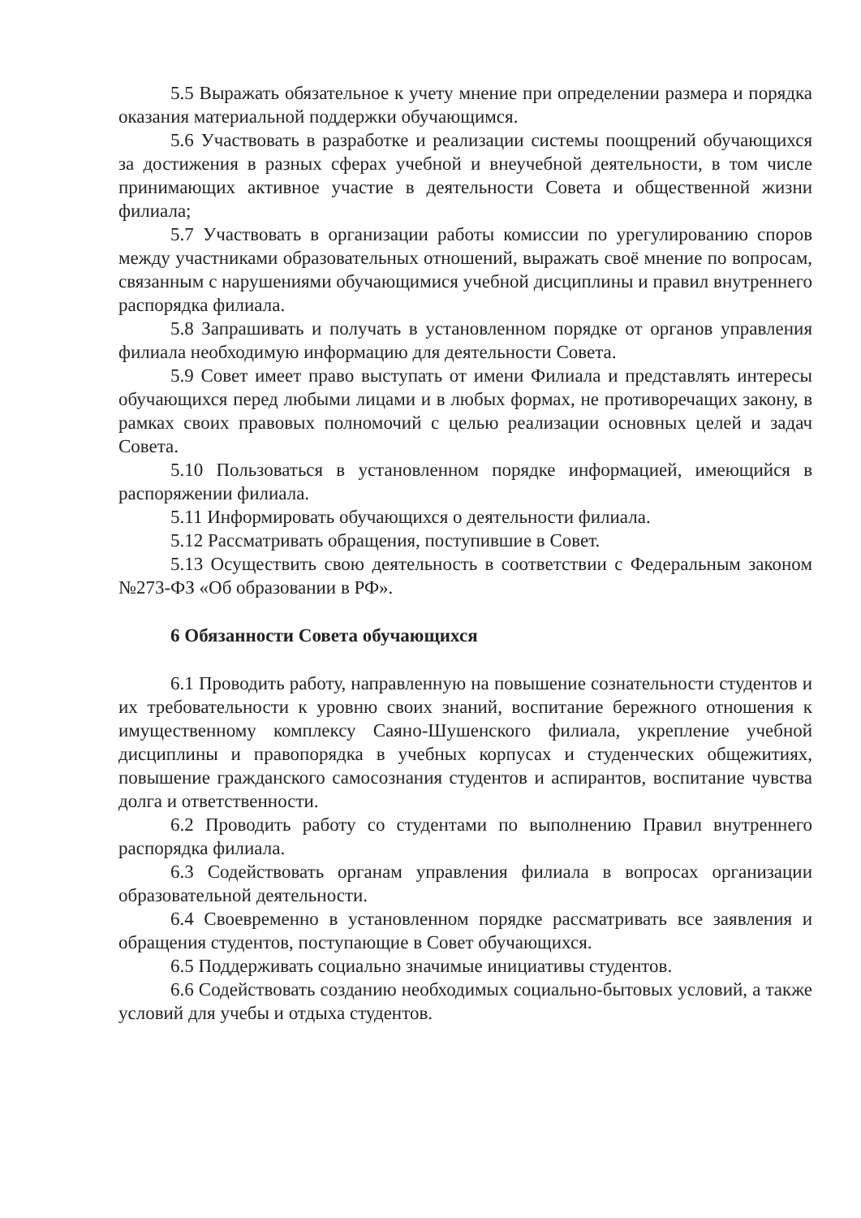5.5 Выражать обязательное к учету мнение при определении размера и порядка оказания материальной поддержки обучающимся.
5.6 Участвовать в разработке и реализации системы поощрений обучающихся за достижения в разных сферах учебной и внеучебной деятельности, в том числе принимающих активное участие в деятельности Совета и общественной жизни филиала;
5.7 Участвовать в организации работы комиссии по урегулированию споров между участниками образовательных отношений, выражать своё мнение по вопросам, связанным с нарушениями обучающимися учебной дисциплины и правил внутреннего распорядка филиала.
5.8 Запрашивать и получать в установленном порядке от органов управления филиала необходимую информацию для деятельности Совета.
5.9 Совет имеет право выступать от имени Филиала и представлять интересы обучающихся перед любыми лицами и в любых формах, не противоречащих закону, в рамках своих правовых полномочий с целью реализации основных целей и задач Совета.
5.10 Пользоваться в установленном порядке информацией, имеющийся в распоряжении филиала.
5.11 Информировать обучающихся о деятельности филиала.
5.12 Рассматривать обращения, поступившие в Совет.
5.13 Осуществить свою деятельность в соответствии с Федеральным законом №273-ФЗ «Об образовании в РФ».
6 Обязанности Совета обучающихся
6.1 Проводить работу, направленную на повышение сознательности студентов и их требовательности к уровню своих знаний, воспитание бережного отношения к имущественному комплексу Саяно-Шушенского филиала, укрепление учебной дисциплины и правопорядка в учебных корпусах и студенческих общежитиях, повышение гражданского самосознания студентов и аспирантов, воспитание чувства долга и ответственности.
6.2 Проводить работу со студентами по выполнению Правил внутреннего распорядка филиала.
6.3 Содействовать органам управления филиала в вопросах организации образовательной деятельности.
6.4 Своевременно в установленном порядке рассматривать все заявления и обращения студентов, поступающие в Совет обучающихся.
6.5 Поддерживать социально значимые инициативы студентов.
6.6 Содействовать созданию необходимых социально-бытовых условий, а также условий для учебы и отдыха студентов.